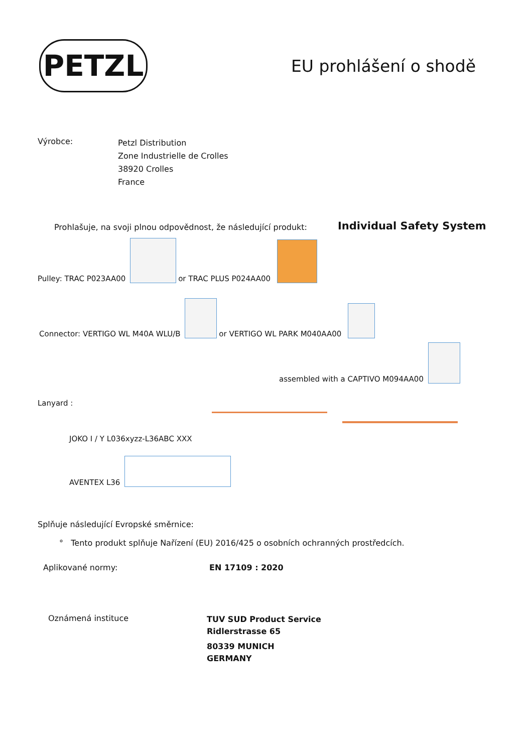PETZL
EU prohlášení o shodě
Výrobce:
Petzl Distribution
Zone Industrielle de Crolles
38920 Crolles
France
Prohlašuje, na svoji plnou odpovědnost, že následující produkt:
Individual Safety System
Pulley: TRAC P023AA00 or TRAC PLUS P024AA00
Connector: VERTIGO WL M40A WLU/B or VERTIGO WL PARK M040AA00
assembled with a CAPTIVO M094AA00
Lanyard :
JOKO I / Y L036xyzz-L36ABC XXX
AVENTEX L36
Splňuje následující Evropské směrnice:
° Tento produkt splňuje Nařízení (EU) 2016/425 o osobních ochranných prostředcích.
Aplikované normy:
EN 17109 : 2020
Oznámená instituce
TUV SUD Product Service
Ridlerstrasse 65
80339 MUNICH
GERMANY